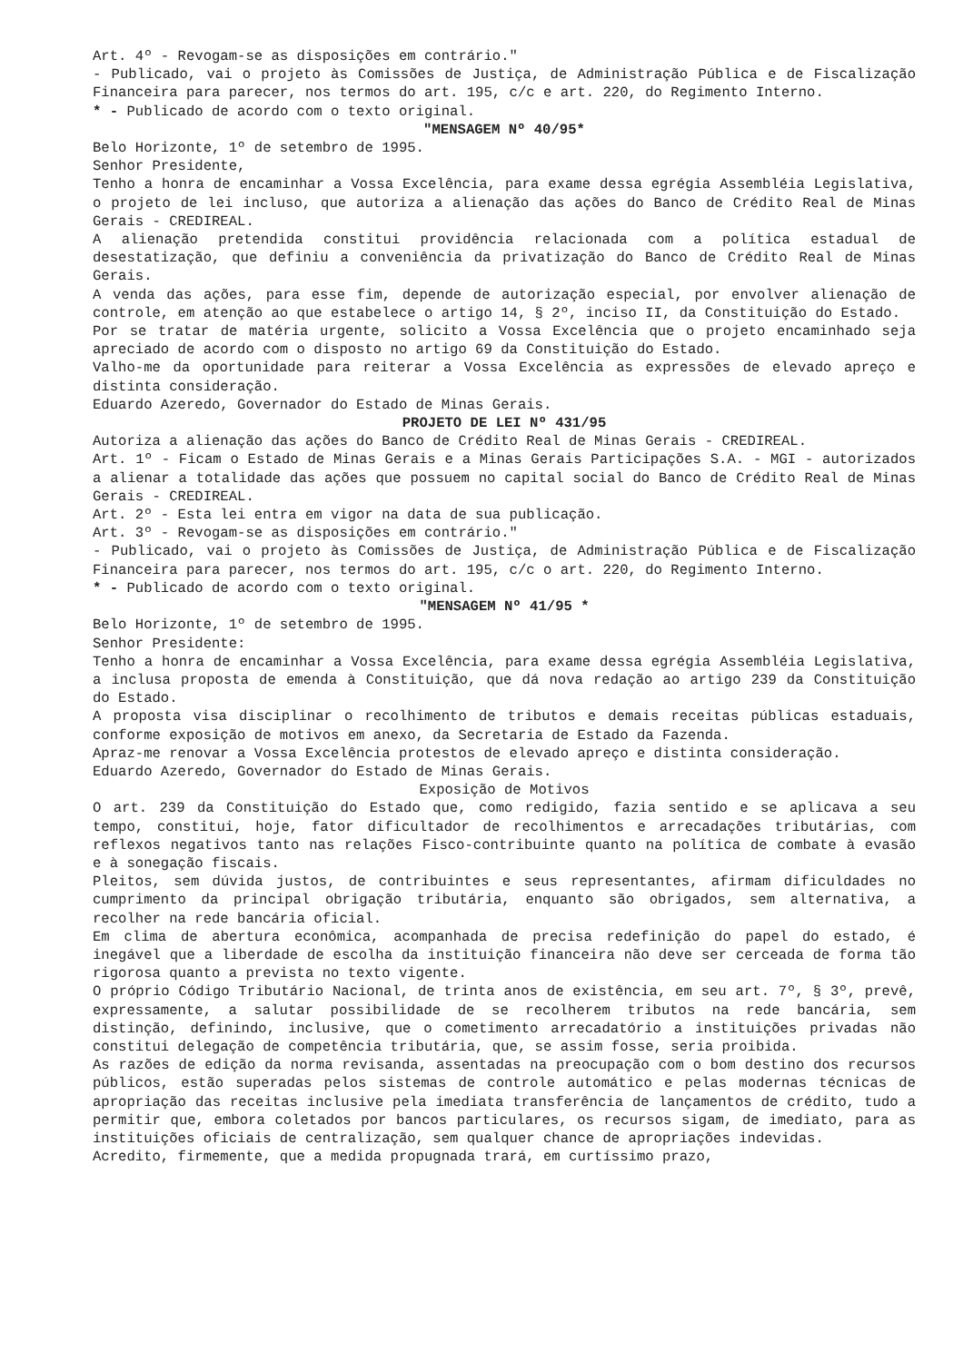Art. 4º - Revogam-se as disposições em contrário."
- Publicado, vai o projeto às Comissões de Justiça, de Administração Pública e de Fiscalização Financeira para parecer, nos termos do art. 195, c/c e art. 220, do Regimento Interno.
* - Publicado de acordo com o texto original.
"MENSAGEM Nº 40/95*
Belo Horizonte, 1º de setembro de 1995.
Senhor Presidente,
Tenho a honra de encaminhar a Vossa Excelência, para exame dessa egrégia Assembléia Legislativa, o projeto de lei incluso, que autoriza a alienação das ações do Banco de Crédito Real de Minas Gerais - CREDIREAL.
A alienação pretendida constitui providência relacionada com a política estadual de desestatização, que definiu a conveniência da privatização do Banco de Crédito Real de Minas Gerais.
A venda das ações, para esse fim, depende de autorização especial, por envolver alienação de controle, em atenção ao que estabelece o artigo 14, § 2º, inciso II, da Constituição do Estado.
Por se tratar de matéria urgente, solicito a Vossa Excelência que o projeto encaminhado seja apreciado de acordo com o disposto no artigo 69 da Constituição do Estado.
Valho-me da oportunidade para reiterar a Vossa Excelência as expressões de elevado apreço e distinta consideração.
Eduardo Azeredo, Governador do Estado de Minas Gerais.
PROJETO DE LEI Nº 431/95
Autoriza a alienação das ações do Banco de Crédito Real de Minas Gerais - CREDIREAL.
Art. 1º - Ficam o Estado de Minas Gerais e a Minas Gerais Participações S.A. - MGI - autorizados a alienar a totalidade das ações que possuem no capital social do Banco de Crédito Real de Minas Gerais - CREDIREAL.
Art. 2º - Esta lei entra em vigor na data de sua publicação.
Art. 3º - Revogam-se as disposições em contrário."
- Publicado, vai o projeto às Comissões de Justiça, de Administração Pública e de Fiscalização Financeira para parecer, nos termos do art. 195, c/c o art. 220, do Regimento Interno.
* - Publicado de acordo com o texto original.
"MENSAGEM Nº 41/95 *
Belo Horizonte, 1º de setembro de 1995.
Senhor Presidente:
Tenho a honra de encaminhar a Vossa Excelência, para exame dessa egrégia Assembléia Legislativa, a inclusa proposta de emenda à Constituição, que dá nova redação ao artigo 239 da Constituição do Estado.
A proposta visa disciplinar o recolhimento de tributos e demais receitas públicas estaduais, conforme exposição de motivos em anexo, da Secretaria de Estado da Fazenda.
Apraz-me renovar a Vossa Excelência protestos de elevado apreço e distinta consideração.
Eduardo Azeredo, Governador do Estado de Minas Gerais.
Exposição de Motivos
O art. 239 da Constituição do Estado que, como redigido, fazia sentido e se aplicava a seu tempo, constitui, hoje, fator dificultador de recolhimentos e arrecadações tributárias, com reflexos negativos tanto nas relações Fisco-contribuinte quanto na política de combate à evasão e à sonegação fiscais.
Pleitos, sem dúvida justos, de contribuintes e seus representantes, afirmam dificuldades no cumprimento da principal obrigação tributária, enquanto são obrigados, sem alternativa, a recolher na rede bancária oficial.
Em clima de abertura econômica, acompanhada de precisa redefinição do papel do estado, é inegável que a liberdade de escolha da instituição financeira não deve ser cerceada de forma tão rigorosa quanto a prevista no texto vigente.
O próprio Código Tributário Nacional, de trinta anos de existência, em seu art. 7º, § 3º, prevê, expressamente, a salutar possibilidade de se recolherem tributos na rede bancária, sem distinção, definindo, inclusive, que o cometimento arrecadatório a instituições privadas não constitui delegação de competência tributária, que, se assim fosse, seria proibida.
As razões de edição da norma revisanda, assentadas na preocupação com o bom destino dos recursos públicos, estão superadas pelos sistemas de controle automático e pelas modernas técnicas de apropriação das receitas inclusive pela imediata transferência de lançamentos de crédito, tudo a permitir que, embora coletados por bancos particulares, os recursos sigam, de imediato, para as instituições oficiais de centralização, sem qualquer chance de apropriações indevidas.
Acredito, firmemente, que a medida propugnada trará, em curtíssimo prazo,